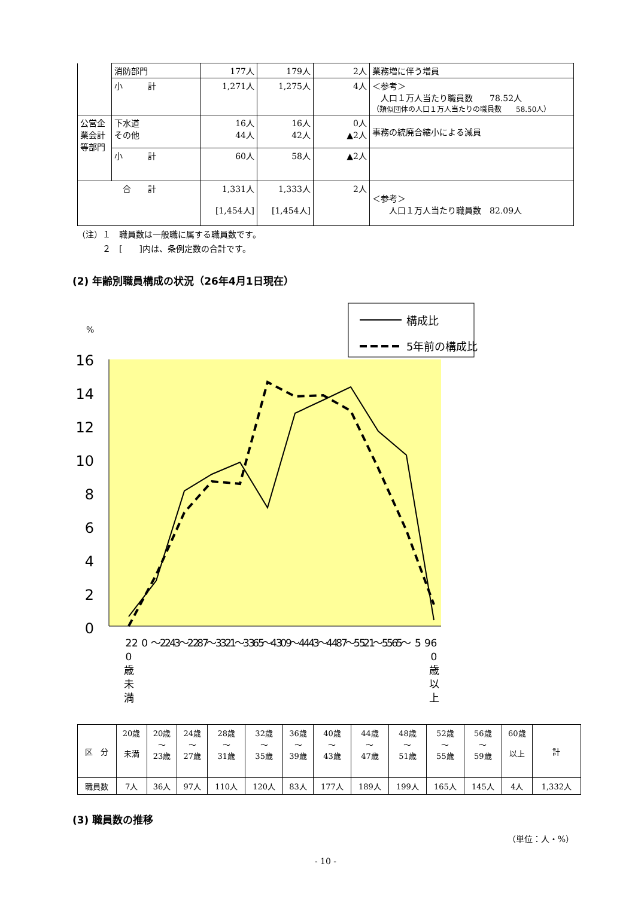| | 消防部門 | 177人 | 179人 | 2人 | 業務増に伴う増員 |
| | 小 計 | 1,271人 | 1,275人 | 4人 | ＜参考＞ 人口１万人当たり職員数 78.52人 （類似団体の人口１万人当たりの職員数 58.50人） |
| 公営企業会計等部門 | 下水道 その他 | 16人 44人 | 16人 42人 | 0人 ▲2人 | 事務の統廃合縮小による減員 |
| | 小 計 | 60人 | 58人 | ▲2人 | |
| 合 計 | | 1,331人 [1,454人] | 1,333人 [1,454人] | 2人 | ＜参考＞ 人口１万人当たり職員数 82.09人 |
（注）１　職員数は一般職に属する職員数です。
　　　２　[　　]内は、条例定数の合計です。
(2) 年齢別職員構成の状況（26年4月1日現在）
%
16
14
12
10
8
6
4
2
0
構成比
5年前の構成比
2
0
歳
未
満
2 0 〜 2 3
2 4 〜 2 7
2 8 〜 3 1
3 2 〜 3 5
3 6 〜 3 9
4 0 〜 4 3
4 4 〜 4 7
4 8 〜 5 1
5 2 〜 5 5
5 6 〜 5 9
6
0
歳
以
上
| 区 分 | 20歳 未満 | 20歳 〜 23歳 | 24歳 〜 27歳 | 28歳 〜 31歳 | 32歳 〜 35歳 | 36歳 〜 39歳 | 40歳 〜 43歳 | 44歳 〜 47歳 | 48歳 〜 51歳 | 52歳 〜 55歳 | 56歳 〜 59歳 | 60歳 以上 | 計 |
| 職員数 | 7人 | 36人 | 97人 | 110人 | 120人 | 83人 | 177人 | 189人 | 199人 | 165人 | 145人 | 4人 | 1,332人 |
(3) 職員数の推移
（単位：人・%）
- 10 -